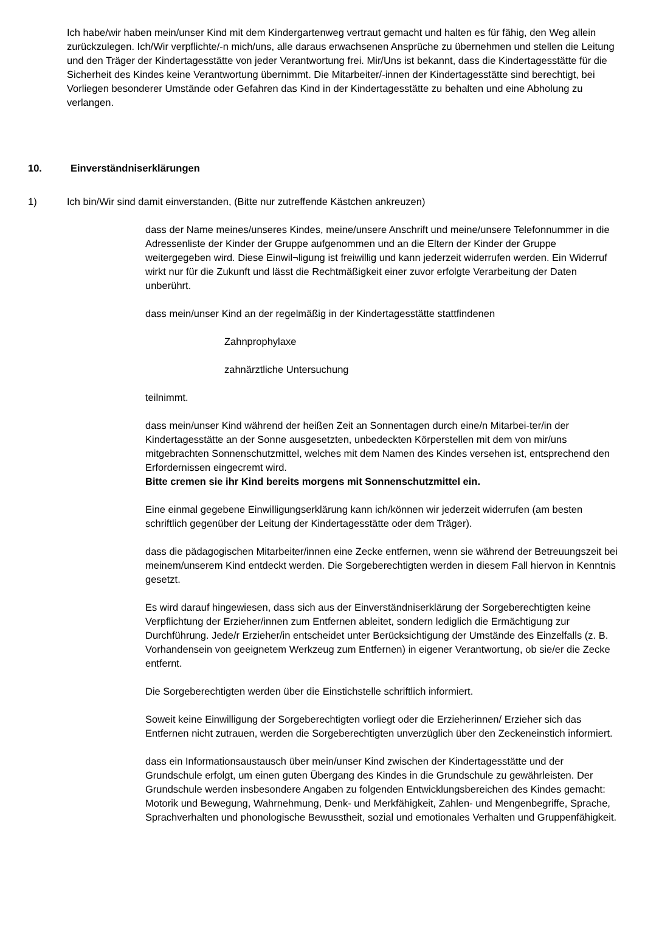Ich habe/wir haben mein/unser Kind mit dem Kindergartenweg vertraut gemacht und halten es für fähig, den Weg allein zurückzulegen. Ich/Wir verpflichte/-n mich/uns, alle daraus erwachsenen Ansprüche zu übernehmen und stellen die Leitung und den Träger der Kindertagesstätte von jeder Verantwortung frei. Mir/Uns ist bekannt, dass die Kindertagesstätte für die Sicherheit des Kindes keine Verantwortung übernimmt. Die Mitarbeiter/-innen der Kindertagesstätte sind berechtigt, bei Vorliegen besonderer Umstände oder Gefahren das Kind in der Kindertagesstätte zu behalten und eine Abholung zu verlangen.
10. Einverständniserklärungen
1) Ich bin/Wir sind damit einverstanden, (Bitte nur zutreffende Kästchen ankreuzen)
dass der Name meines/unseres Kindes, meine/unsere Anschrift und meine/unsere Telefonnummer in die Adressenliste der Kinder der Gruppe aufgenommen und an die Eltern der Kinder der Gruppe weitergegeben wird. Diese Einwil¬ligung ist freiwillig und kann jederzeit widerrufen werden. Ein Widerruf wirkt nur für die Zukunft und lässt die Rechtmäßigkeit einer zuvor erfolgte Verarbeitung der Daten unberührt.
dass mein/unser Kind an der regelmäßig in der Kindertagesstätte stattfindenen
Zahnprophylaxe
zahnärztliche Untersuchung
teilnimmt.
dass mein/unser Kind während der heißen Zeit an Sonnentagen durch eine/n Mitarbei-ter/in der Kindertagesstätte an der Sonne ausgesetzten, unbedeckten Körperstellen mit dem von mir/uns mitgebrachten Sonnenschutzmittel, welches mit dem Namen des Kindes versehen ist, entsprechend den Erfordernissen eingecremt wird.
Bitte cremen sie ihr Kind bereits morgens mit Sonnenschutzmittel ein.
Eine einmal gegebene Einwilligungserklärung kann ich/können wir jederzeit widerrufen (am besten schriftlich gegenüber der Leitung der Kindertagesstätte oder dem Träger).
dass die pädagogischen Mitarbeiter/innen eine Zecke entfernen, wenn sie während der Betreuungszeit bei meinem/unserem Kind entdeckt werden. Die Sorgeberechtigten werden in diesem Fall hiervon in Kenntnis gesetzt.
Es wird darauf hingewiesen, dass sich aus der Einverständniserklärung der Sorgeberechtigten keine Verpflichtung der Erzieher/innen zum Entfernen ableitet, sondern lediglich die Ermächtigung zur Durchführung. Jede/r Erzieher/in entscheidet unter Berücksichtigung der Umstände des Einzelfalls (z. B. Vorhandensein von geeignetem Werkzeug zum Entfernen) in eigener Verantwortung, ob sie/er die Zecke entfernt.
Die Sorgeberechtigten werden über die Einstichstelle schriftlich informiert.
Soweit keine Einwilligung der Sorgeberechtigten vorliegt oder die Erzieherinnen/ Erzieher sich das Entfernen nicht zutrauen, werden die Sorgeberechtigten unverzüglich über den Zeckeneinstich informiert.
dass ein Informationsaustausch über mein/unser Kind zwischen der Kindertagesstätte und der Grundschule erfolgt, um einen guten Übergang des Kindes in die Grundschule zu gewährleisten. Der Grundschule werden insbesondere Angaben zu folgenden Entwicklungsbereichen des Kindes gemacht: Motorik und Bewegung, Wahrnehmung, Denk- und Merkfähigkeit, Zahlen- und Mengenbegriffe, Sprache, Sprachverhalten und phonologische Bewusstheit, sozial und emotionales Verhalten und Gruppenfähigkeit.